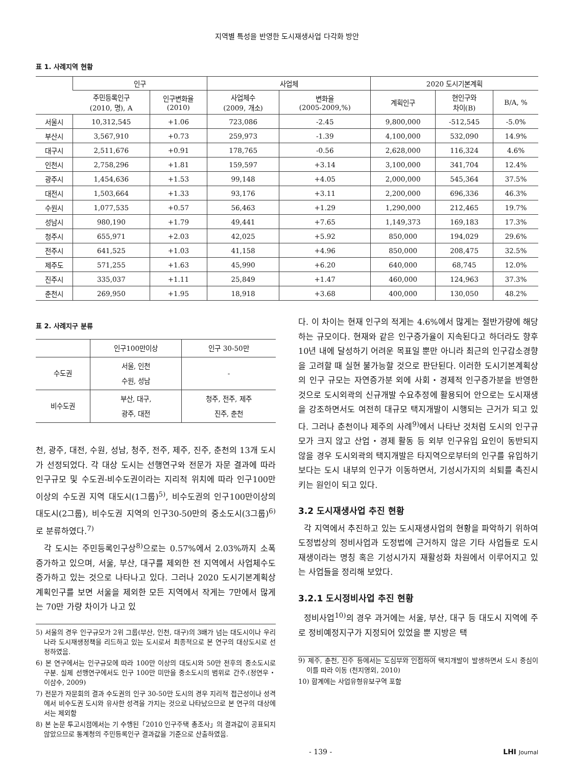지역별 특성을 반영한 도시재생사업 다각화 방안
표 1. 사례지역 현황
| | 인구 | | 사업체 | | 2020 도시기본계획 | | |
| --- | --- | --- | --- | --- | --- | --- | --- |
| | 주민등록인구 (2010, 명), A | 인구변화율 (2010) | 사업체수 (2009, 개소) | 변화율 (2005-2009,%) | 계획인구 | 현인구와 차이(B) | B/A, % |
| 서울시 | 10,312,545 | +1.06 | 723,086 | -2.45 | 9,800,000 | -512,545 | -5.0% |
| 부산시 | 3,567,910 | +0.73 | 259,973 | -1.39 | 4,100,000 | 532,090 | 14.9% |
| 대구시 | 2,511,676 | +0.91 | 178,765 | -0.56 | 2,628,000 | 116,324 | 4.6% |
| 인천시 | 2,758,296 | +1.81 | 159,597 | +3.14 | 3,100,000 | 341,704 | 12.4% |
| 광주시 | 1,454,636 | +1.53 | 99,148 | +4.05 | 2,000,000 | 545,364 | 37.5% |
| 대전시 | 1,503,664 | +1.33 | 93,176 | +3.11 | 2,200,000 | 696,336 | 46.3% |
| 수원시 | 1,077,535 | +0.57 | 56,463 | +1.29 | 1,290,000 | 212,465 | 19.7% |
| 성남시 | 980,190 | +1.79 | 49,441 | +7.65 | 1,149,373 | 169,183 | 17.3% |
| 청주시 | 655,971 | +2.03 | 42,025 | +5.92 | 850,000 | 194,029 | 29.6% |
| 전주시 | 641,525 | +1.03 | 41,158 | +4.96 | 850,000 | 208,475 | 32.5% |
| 제주도 | 571,255 | +1.63 | 45,990 | +6.20 | 640,000 | 68,745 | 12.0% |
| 진주시 | 335,037 | +1.11 | 25,849 | +1.47 | 460,000 | 124,963 | 37.3% |
| 춘천시 | 269,950 | +1.95 | 18,918 | +3.68 | 400,000 | 130,050 | 48.2% |
표 2. 사례지구 분류
| | 인구100만이상 | 인구 30-50만 |
| --- | --- | --- |
| 수도권 | 서울, 인천 수원, 성남 | - |
| 비수도권 | 부산, 대구, 광주, 대전 | 청주, 전주, 제주 진주, 춘천 |
천, 광주, 대전, 수원, 성남, 청주, 전주, 제주, 진주, 춘천의 13개 도시가 선정되었다. 각 대상 도시는 선행연구와 전문가 자문 결과에 따라 인구규모 및 수도권-비수도권이라는 지리적 위치에 따라 인구100만이상의 수도권 지역 대도시(1그룹)<sup>5)</sup>, 비수도권의 인구100만이상의 대도시(2그룹), 비수도권 지역의 인구30-50만의 중소도시(3그룹)<sup>6)</sup>로 분류하였다.<sup>7)</sup>
각 도시는 주민등록인구상<sup>8)</sup>으로는 0.57%에서 2.03%까지 소폭 증가하고 있으며, 서울, 부산, 대구를 제외한 전 지역에서 사업체수도 증가하고 있는 것으로 나타나고 있다. 그러나 2020 도시기본계획상 계획인구를 보면 서울을 제외한 모든 지역에서 작게는 7만에서 많게는 70만 가량 차이가 나고 있
5) 서울의 경우 인구규모가 2위 그룹(부산, 인천, 대구)의 3배가 넘는 대도시이나 우리나라 도시재생정책을 리드하고 있는 도시로서 최종적으로 본 연구의 대상도시로 선정하였음.
6) 본 연구에서는 인구규모에 따라 100만 이상의 대도시와 50만 전후의 중소도시로 구분. 실제 선행연구에서도 인구 100만 미만을 중소도시의 범위로 간주.(정연우・이삼수, 2009)
7) 전문가 자문회의 결과 수도권의 인구 30-50만 도시의 경우 지리적 접근성이나 성격에서 비수도권 도시와 유사한 성격을 가지는 것으로 나타났으므로 본 연구의 대상에서는 제외함
8) 본 논문 투고시점에서는 기 수행된「2010 인구주택 총조사」의 결과값이 공표되지 않았으므로 통계청의 주민등록인구 결과값을 기준으로 산출하였음.
다. 이 차이는 현재 인구의 적게는 4.6%에서 많게는 절반가량에 해당하는 규모이다. 현재와 같은 인구증가율이 지속된다고 하더라도 향후 10년 내에 달성하기 어려운 목표일 뿐만 아니라 최근의 인구감소경향을 고려할 때 실현 불가능할 것으로 판단된다. 이러한 도시기본계획상의 인구 규모는 자연증가분 외에 사회・경제적 인구증가분을 반영한 것으로 도시외곽의 신규개발 수요추정에 활용되어 안으로는 도시재생을 강조하면서도 여전히 대규모 택지개발이 시행되는 근거가 되고 있다. 그러나 춘천이나 제주의 사례<sup>9)</sup>에서 나타난 것처럼 도시의 인구규모가 크지 않고 산업・경제 활동 등 외부 인구유입 요인이 동반되지 않을 경우 도시외곽의 택지개발은 타지역으로부터의 인구를 유입하기 보다는 도시 내부의 인구가 이동하면서, 기성시가지의 쇠퇴를 촉진시키는 원인이 되고 있다.
3.2 도시재생사업 추진 현황
각 지역에서 추진하고 있는 도시재생사업의 현황을 파악하기 위하여 도정법상의 정비사업과 도정법에 근거하지 않은 기타 사업들로 도시재생이라는 명칭 혹은 기성시가지 재활성화 차원에서 이루어지고 있는 사업들을 정리해 보았다.
3.2.1 도시정비사업 추진 현황
정비사업<sup>10)</sup>의 경우 과거에는 서울, 부산, 대구 등 대도시 지역에 주로 정비예정지구가 지정되어 있었을 뿐 지방은 택
9) 제주, 춘천, 진주 등에서는 도심부와 인접하여 택지개발이 발생하면서 도시 중심이 이를 따라 이동 (천지영외, 2010)
10) 합계에는 사업유형유보구역 포함
- 139 - LHI Journal